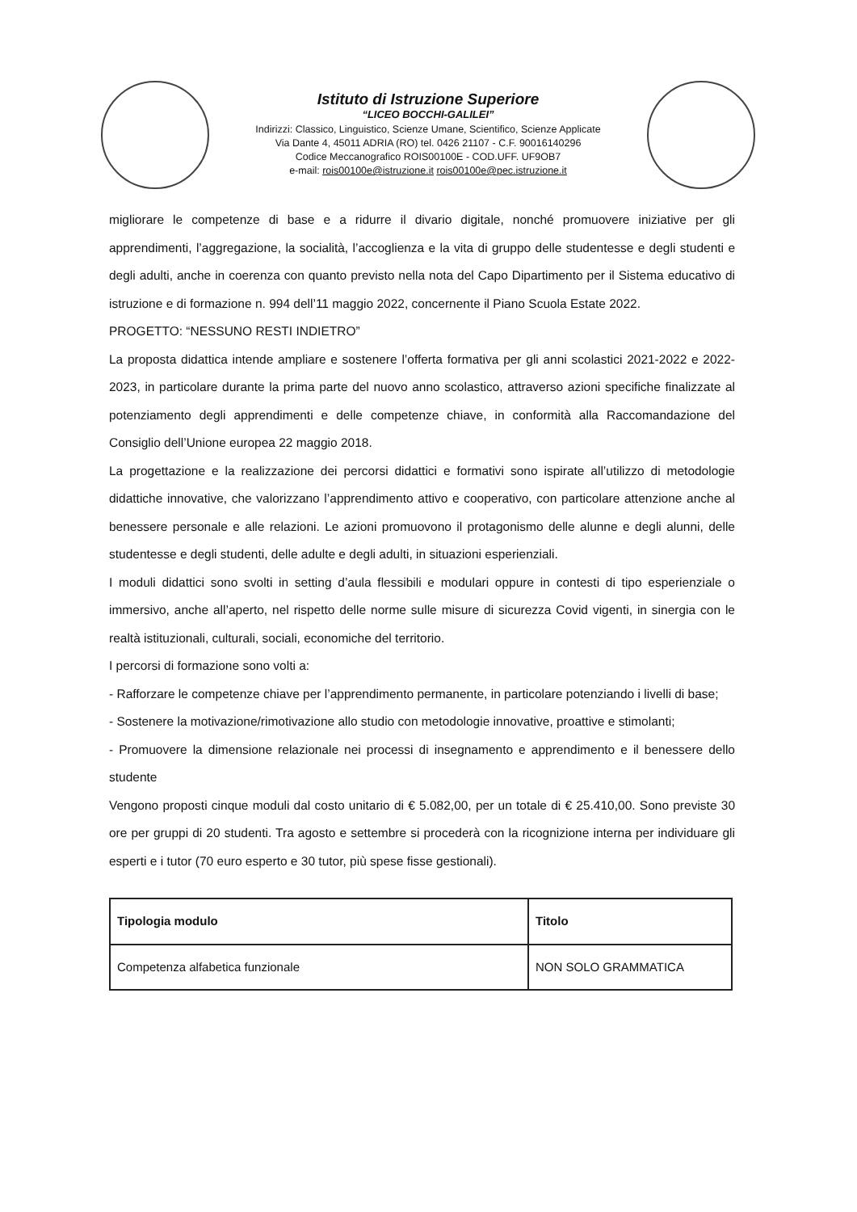Istituto di Istruzione Superiore
“LICEO BOCCHI-GALILEI”
Indirizzi: Classico, Linguistico, Scienze Umane, Scientifico, Scienze Applicate
Via Dante 4, 45011 ADRIA (RO) tel. 0426 21107 - C.F. 90016140296
Codice Meccanografico ROIS00100E - COD.UFF. UF9OB7
e-mail: rois00100e@istruzione.it rois00100e@pec.istruzione.it
migliorare le competenze di base e a ridurre il divario digitale, nonché promuovere iniziative per gli apprendimenti, l’aggregazione, la socialità, l’accoglienza e la vita di gruppo delle studentesse e degli studenti e degli adulti, anche in coerenza con quanto previsto nella nota del Capo Dipartimento per il Sistema educativo di istruzione e di formazione n. 994 dell’11 maggio 2022, concernente il Piano Scuola Estate 2022.
PROGETTO: “NESSUNO RESTI INDIETRO”
La proposta didattica intende ampliare e sostenere l’offerta formativa per gli anni scolastici 2021-2022 e 2022-2023, in particolare durante la prima parte del nuovo anno scolastico, attraverso azioni specifiche finalizzate al potenziamento degli apprendimenti e delle competenze chiave, in conformità alla Raccomandazione del Consiglio dell’Unione europea 22 maggio 2018.
La progettazione e la realizzazione dei percorsi didattici e formativi sono ispirate all’utilizzo di metodologie didattiche innovative, che valorizzano l’apprendimento attivo e cooperativo, con particolare attenzione anche al benessere personale e alle relazioni. Le azioni promuovono il protagonismo delle alunne e degli alunni, delle studentesse e degli studenti, delle adulte e degli adulti, in situazioni esperienziali.
I moduli didattici sono svolti in setting d’aula flessibili e modulari oppure in contesti di tipo esperienziale o immersivo, anche all’aperto, nel rispetto delle norme sulle misure di sicurezza Covid vigenti, in sinergia con le realtà istituzionali, culturali, sociali, economiche del territorio.
I percorsi di formazione sono volti a:
- Rafforzare le competenze chiave per l’apprendimento permanente, in particolare potenziando i livelli di base;
- Sostenere la motivazione/rimotivazione allo studio con metodologie innovative, proattive e stimolanti;
- Promuovere la dimensione relazionale nei processi di insegnamento e apprendimento e il benessere dello studente
Vengono proposti cinque moduli dal costo unitario di € 5.082,00, per un totale di € 25.410,00. Sono previste 30 ore per gruppi di 20 studenti. Tra agosto e settembre si procederà con la ricognizione interna per individuare gli esperti e i tutor (70 euro esperto e 30 tutor, più spese fisse gestionali).
| Tipologia modulo | Titolo |
| --- | --- |
| Competenza alfabetica funzionale | NON SOLO GRAMMATICA |